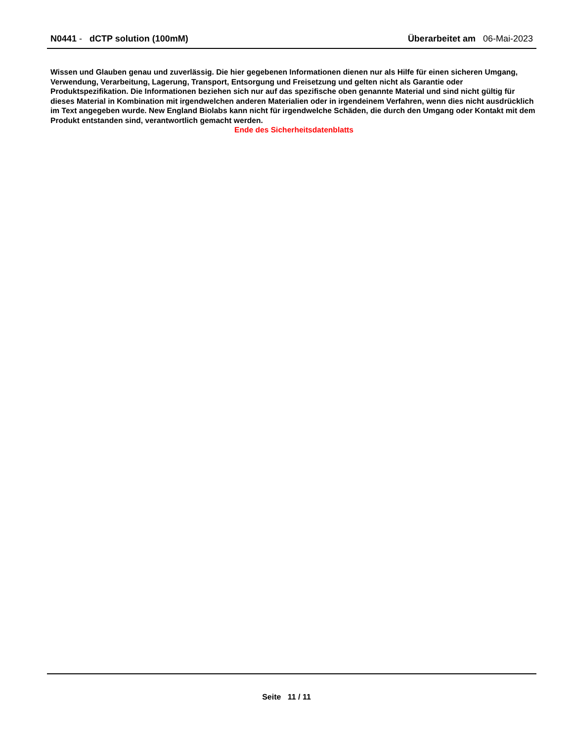N0441 - dCTP solution (100mM)
Überarbeitet am 06-Mai-2023
Wissen und Glauben genau und zuverlässig. Die hier gegebenen Informationen dienen nur als Hilfe für einen sicheren Umgang, Verwendung, Verarbeitung, Lagerung, Transport, Entsorgung und Freisetzung und gelten nicht als Garantie oder Produktspezifikation. Die Informationen beziehen sich nur auf das spezifische oben genannte Material und sind nicht gültig für dieses Material in Kombination mit irgendwelchen anderen Materialien oder in irgendeinem Verfahren, wenn dies nicht ausdrücklich im Text angegeben wurde. New England Biolabs kann nicht für irgendwelche Schäden, die durch den Umgang oder Kontakt mit dem Produkt entstanden sind, verantwortlich gemacht werden.
Ende des Sicherheitsdatenblatts
Seite 11 / 11